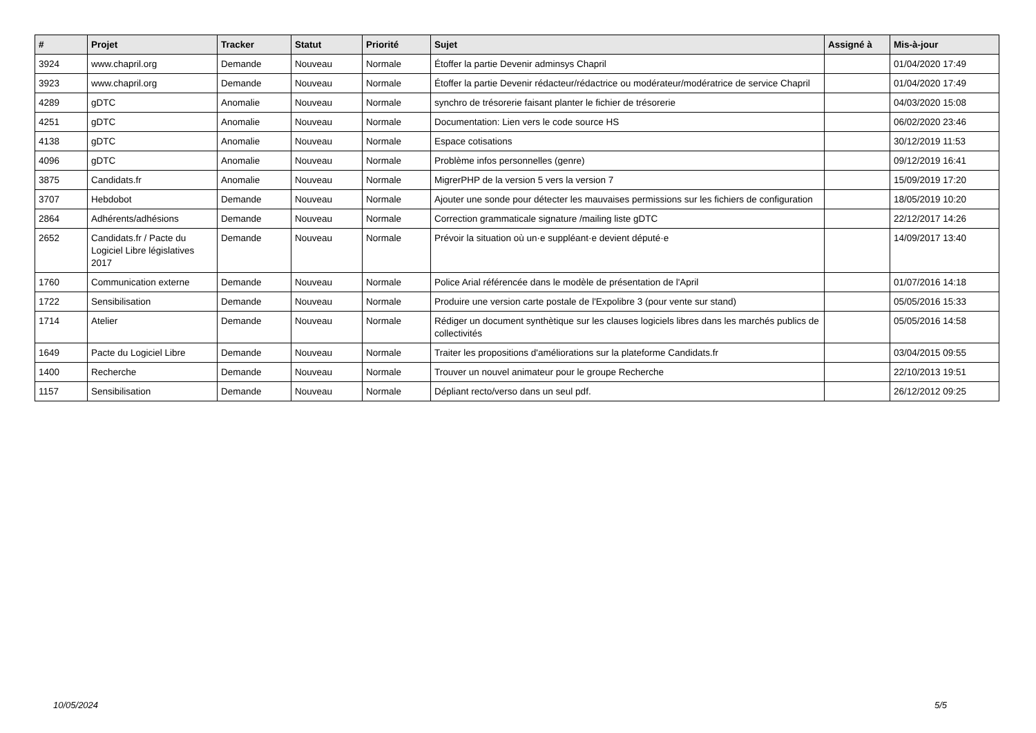| # | Projet | Tracker | Statut | Priorité | Sujet | Assigné à | Mis-à-jour |
| --- | --- | --- | --- | --- | --- | --- | --- |
| 3924 | www.chapril.org | Demande | Nouveau | Normale | Étoffer la partie Devenir adminsys Chapril | | 01/04/2020 17:49 |
| 3923 | www.chapril.org | Demande | Nouveau | Normale | Étoffer la partie Devenir rédacteur/rédactrice ou modérateur/modératrice de service Chapril | | 01/04/2020 17:49 |
| 4289 | gDTC | Anomalie | Nouveau | Normale | synchro de trésorerie faisant planter le fichier de trésorerie | | 04/03/2020 15:08 |
| 4251 | gDTC | Anomalie | Nouveau | Normale | Documentation: Lien vers le code source HS | | 06/02/2020 23:46 |
| 4138 | gDTC | Anomalie | Nouveau | Normale | Espace cotisations | | 30/12/2019 11:53 |
| 4096 | gDTC | Anomalie | Nouveau | Normale | Problème infos personnelles (genre) | | 09/12/2019 16:41 |
| 3875 | Candidats.fr | Anomalie | Nouveau | Normale | MigrerPHP de la version 5 vers la version 7 | | 15/09/2019 17:20 |
| 3707 | Hebdobot | Demande | Nouveau | Normale | Ajouter une sonde pour détecter les mauvaises permissions sur les fichiers de configuration | | 18/05/2019 10:20 |
| 2864 | Adhérents/adhésions | Demande | Nouveau | Normale | Correction grammaticale signature /mailing liste gDTC | | 22/12/2017 14:26 |
| 2652 | Candidats.fr / Pacte du Logiciel Libre législatives 2017 | Demande | Nouveau | Normale | Prévoir la situation où un·e suppléant·e devient député·e | | 14/09/2017 13:40 |
| 1760 | Communication externe | Demande | Nouveau | Normale | Police Arial référencée dans le modèle de présentation de l'April | | 01/07/2016 14:18 |
| 1722 | Sensibilisation | Demande | Nouveau | Normale | Produire une version carte postale de l'Expolibre 3 (pour vente sur stand) | | 05/05/2016 15:33 |
| 1714 | Atelier | Demande | Nouveau | Normale | Rédiger un document synthètique sur les clauses logiciels libres dans les marchés publics de collectivités | | 05/05/2016 14:58 |
| 1649 | Pacte du Logiciel Libre | Demande | Nouveau | Normale | Traiter les propositions d'améliorations sur la plateforme Candidats.fr | | 03/04/2015 09:55 |
| 1400 | Recherche | Demande | Nouveau | Normale | Trouver un nouvel animateur pour le groupe Recherche | | 22/10/2013 19:51 |
| 1157 | Sensibilisation | Demande | Nouveau | Normale | Dépliant recto/verso dans un seul pdf. | | 26/12/2012 09:25 |
10/05/2024 5/5